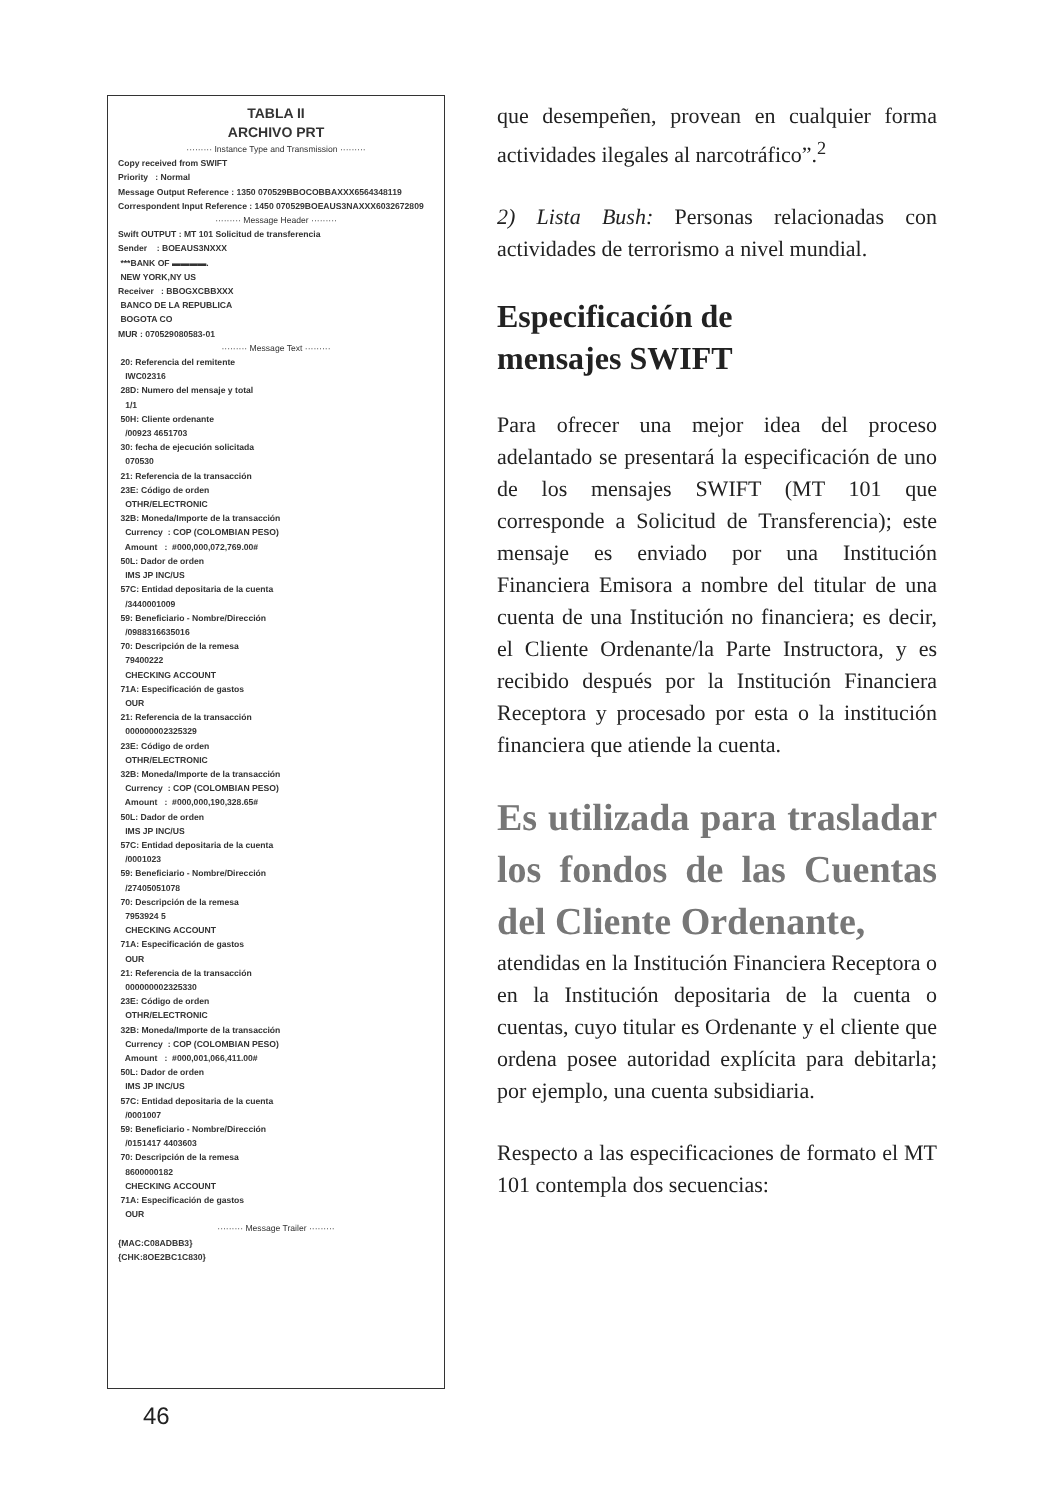TABLA II
ARCHIVO PRT
········· Instance Type and Transmission ·········
Copy received from SWIFT Priority : Normal Message Output Reference : 1350 070529BBOCOBBAXXX6564348119 Correspondent Input Reference : 1450 070529BOEAUS3NAXXX6032672809
········· Message Header ·········
Swift OUTPUT : MT 101 Solicitud de transferencia Sender : BOEAUS3NXXX ***BANK OF ▬▬▬▬. NEW YORK,NY US Receiver : BBOGXCBBXXX BANCO DE LA REPUBLICA BOGOTA CO MUR : 070529080583-01
········· Message Text ·········
20: Referencia del remitente IWC02316 28D: Numero del mensaje y total 1/1 50H: Cliente ordenante /00923 4651703 30: fecha de ejecución solicitada 070530 21: Referencia de la transacción 23E: Código de orden OTHR/ELECTRONIC 32B: Moneda/Importe de la transacción Currency : COP (COLOMBIAN PESO) Amount : #000,000,072,769.00# 50L: Dador de orden IMS JP INC/US 57C: Entidad depositaria de la cuenta /3440001009 59: Beneficiario - Nombre/Dirección /0988316635016 70: Descripción de la remesa 79400222 CHECKING ACCOUNT 71A: Especificación de gastos OUR 21: Referencia de la transacción 000000002325329 23E: Código de orden OTHR/ELECTRONIC 32B: Moneda/Importe de la transacción Currency : COP (COLOMBIAN PESO) Amount : #000,000,190,328.65# 50L: Dador de orden IMS JP INC/US 57C: Entidad depositaria de la cuenta /0001023 59: Beneficiario - Nombre/Dirección /27405051078 70: Descripción de la remesa 7953924 5 CHECKING ACCOUNT 71A: Especificación de gastos OUR 21: Referencia de la transacción 000000002325330 23E: Código de orden OTHR/ELECTRONIC 32B: Moneda/Importe de la transacción Currency : COP (COLOMBIAN PESO) Amount : #000,001,066,411.00# 50L: Dador de orden IMS JP INC/US 57C: Entidad depositaria de la cuenta /0001007 59: Beneficiario - Nombre/Dirección /0151417 4403603 70: Descripción de la remesa 8600000182 CHECKING ACCOUNT 71A: Especificación de gastos OUR
········· Message Trailer ·········
{MAC:C08ADBB3} {CHK:8OE2BC1C830}
que desempeñen, provean en cualquier forma actividades ilegales al narcotráfico”.<sup>2</sup>
2) Lista Bush: Personas relacionadas con actividades de terrorismo a nivel mundial.
Especificación de
mensajes SWIFT
Para ofrecer una mejor idea del proceso adelantado se presentará la especificación de uno de los mensajes SWIFT (MT 101 que corresponde a Solicitud de Transferencia); este mensaje es enviado por una Institución Financiera Emisora a nombre del titular de una cuenta de una Institución no financiera; es decir, el Cliente Ordenante/la Parte Instructora, y es recibido después por la Institución Financiera Receptora y procesado por esta o la institución financiera que atiende la cuenta.
Es utilizada para trasladar los fondos de las Cuentas del Cliente Ordenante,
atendidas en la Institución Financiera Receptora o en la Institución depositaria de la cuenta o cuentas, cuyo titular es Ordenante y el cliente que ordena posee autoridad explícita para debitarla; por ejemplo, una cuenta subsidiaria.
Respecto a las especificaciones de formato el MT 101 contempla dos secuencias:
46